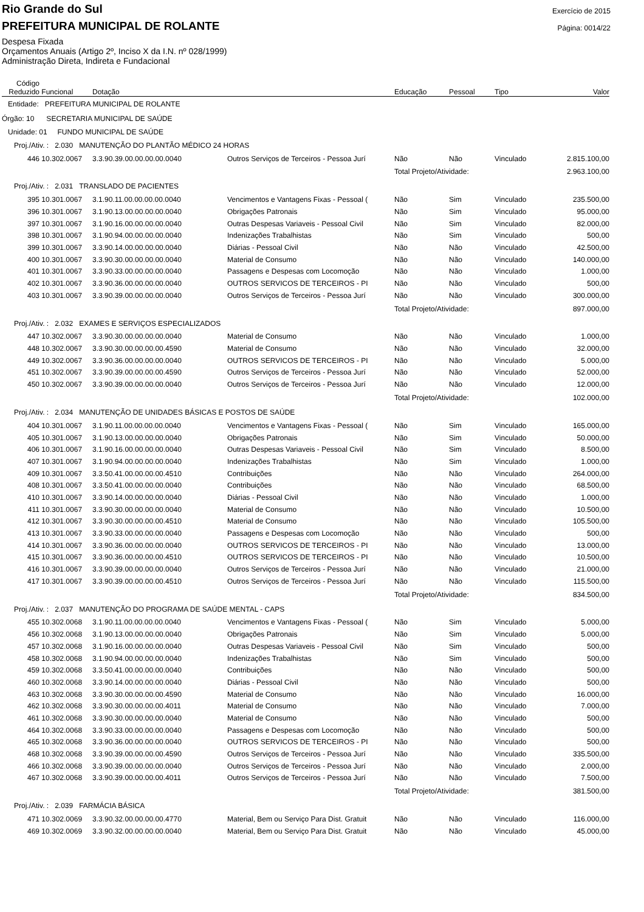Rio Grande do Sul
PREFEITURA MUNICIPAL DE ROLANTE
Despesa Fixada
Orçamentos Anuais (Artigo 2º, Inciso X da I.N. nº 028/1999)
Administração Direta, Indireta e Fundacional
Exercício de 2015
Página: 0014/22
| Código Reduzido | Funcional | Dotação | | Educação | Pessoal | Tipo | Valor |
| --- | --- | --- | --- | --- | --- | --- | --- |
| Entidade: PREFEITURA MUNICIPAL DE ROLANTE | | | | | | | |
| Órgão: 10 SECRETARIA MUNICIPAL DE SAÚDE | | | | | | | |
| Unidade: 01 FUNDO MUNICIPAL DE SAÚDE | | | | | | | |
| Proj./Ativ. : 2.030 MANUTENÇÃO DO PLANTÃO MÉDICO 24 HORAS | | | | | | | |
| 446 | 10.302.0067 | 3.3.90.39.00.00.00.00.0040 | Outros Serviços de Terceiros - Pessoa Jurí | Não | Não | Vinculado | 2.815.100,00 |
| | | | | Total Projeto/Atividade: | | | 2.963.100,00 |
| Proj./Ativ. : 2.031 TRANSLADO DE PACIENTES | | | | | | | |
| 395 | 10.301.0067 | 3.1.90.11.00.00.00.00.0040 | Vencimentos e Vantagens Fixas - Pessoal ( | Não | Sim | Vinculado | 235.500,00 |
| 396 | 10.301.0067 | 3.1.90.13.00.00.00.00.0040 | Obrigações Patronais | Não | Sim | Vinculado | 95.000,00 |
| 397 | 10.301.0067 | 3.1.90.16.00.00.00.00.0040 | Outras Despesas Variaveis - Pessoal Civil | Não | Sim | Vinculado | 82.000,00 |
| 398 | 10.301.0067 | 3.1.90.94.00.00.00.00.0040 | Indenizações Trabalhistas | Não | Sim | Vinculado | 500,00 |
| 399 | 10.301.0067 | 3.3.90.14.00.00.00.00.0040 | Diárias - Pessoal Civil | Não | Não | Vinculado | 42.500,00 |
| 400 | 10.301.0067 | 3.3.90.30.00.00.00.00.0040 | Material de Consumo | Não | Não | Vinculado | 140.000,00 |
| 401 | 10.301.0067 | 3.3.90.33.00.00.00.00.0040 | Passagens e Despesas com Locomoção | Não | Não | Vinculado | 1.000,00 |
| 402 | 10.301.0067 | 3.3.90.36.00.00.00.00.0040 | OUTROS SERVICOS DE TERCEIROS - PI | Não | Não | Vinculado | 500,00 |
| 403 | 10.301.0067 | 3.3.90.39.00.00.00.00.0040 | Outros Serviços de Terceiros - Pessoa Jurí | Não | Não | Vinculado | 300.000,00 |
| | | | | Total Projeto/Atividade: | | | 897.000,00 |
| Proj./Ativ. : 2.032 EXAMES E SERVIÇOS ESPECIALIZADOS | | | | | | | |
| 447 | 10.302.0067 | 3.3.90.30.00.00.00.00.0040 | Material de Consumo | Não | Não | Vinculado | 1.000,00 |
| 448 | 10.302.0067 | 3.3.90.30.00.00.00.00.4590 | Material de Consumo | Não | Não | Vinculado | 32.000,00 |
| 449 | 10.302.0067 | 3.3.90.36.00.00.00.00.0040 | OUTROS SERVICOS DE TERCEIROS - PI | Não | Não | Vinculado | 5.000,00 |
| 451 | 10.302.0067 | 3.3.90.39.00.00.00.00.4590 | Outros Serviços de Terceiros - Pessoa Jurí | Não | Não | Vinculado | 52.000,00 |
| 450 | 10.302.0067 | 3.3.90.39.00.00.00.00.0040 | Outros Serviços de Terceiros - Pessoa Jurí | Não | Não | Vinculado | 12.000,00 |
| | | | | Total Projeto/Atividade: | | | 102.000,00 |
| Proj./Ativ. : 2.034 MANUTENÇÃO DE UNIDADES BÁSICAS E POSTOS DE SAÚDE | | | | | | | |
| 404 | 10.301.0067 | 3.1.90.11.00.00.00.00.0040 | Vencimentos e Vantagens Fixas - Pessoal ( | Não | Sim | Vinculado | 165.000,00 |
| 405 | 10.301.0067 | 3.1.90.13.00.00.00.00.0040 | Obrigações Patronais | Não | Sim | Vinculado | 50.000,00 |
| 406 | 10.301.0067 | 3.1.90.16.00.00.00.00.0040 | Outras Despesas Variaveis - Pessoal Civil | Não | Sim | Vinculado | 8.500,00 |
| 407 | 10.301.0067 | 3.1.90.94.00.00.00.00.0040 | Indenizações Trabalhistas | Não | Sim | Vinculado | 1.000,00 |
| 409 | 10.301.0067 | 3.3.50.41.00.00.00.00.4510 | Contribuições | Não | Não | Vinculado | 264.000,00 |
| 408 | 10.301.0067 | 3.3.50.41.00.00.00.00.0040 | Contribuições | Não | Não | Vinculado | 68.500,00 |
| 410 | 10.301.0067 | 3.3.90.14.00.00.00.00.0040 | Diárias - Pessoal Civil | Não | Não | Vinculado | 1.000,00 |
| 411 | 10.301.0067 | 3.3.90.30.00.00.00.00.0040 | Material de Consumo | Não | Não | Vinculado | 10.500,00 |
| 412 | 10.301.0067 | 3.3.90.30.00.00.00.00.4510 | Material de Consumo | Não | Não | Vinculado | 105.500,00 |
| 413 | 10.301.0067 | 3.3.90.33.00.00.00.00.0040 | Passagens e Despesas com Locomoção | Não | Não | Vinculado | 500,00 |
| 414 | 10.301.0067 | 3.3.90.36.00.00.00.00.0040 | OUTROS SERVICOS DE TERCEIROS - PI | Não | Não | Vinculado | 13.000,00 |
| 415 | 10.301.0067 | 3.3.90.36.00.00.00.00.4510 | OUTROS SERVICOS DE TERCEIROS - PI | Não | Não | Vinculado | 10.500,00 |
| 416 | 10.301.0067 | 3.3.90.39.00.00.00.00.0040 | Outros Serviços de Terceiros - Pessoa Jurí | Não | Não | Vinculado | 21.000,00 |
| 417 | 10.301.0067 | 3.3.90.39.00.00.00.00.4510 | Outros Serviços de Terceiros - Pessoa Jurí | Não | Não | Vinculado | 115.500,00 |
| | | | | Total Projeto/Atividade: | | | 834.500,00 |
| Proj./Ativ. : 2.037 MANUTENÇÃO DO PROGRAMA DE SAÚDE MENTAL - CAPS | | | | | | | |
| 455 | 10.302.0068 | 3.1.90.11.00.00.00.00.0040 | Vencimentos e Vantagens Fixas - Pessoal ( | Não | Sim | Vinculado | 5.000,00 |
| 456 | 10.302.0068 | 3.1.90.13.00.00.00.00.0040 | Obrigações Patronais | Não | Sim | Vinculado | 5.000,00 |
| 457 | 10.302.0068 | 3.1.90.16.00.00.00.00.0040 | Outras Despesas Variaveis - Pessoal Civil | Não | Sim | Vinculado | 500,00 |
| 458 | 10.302.0068 | 3.1.90.94.00.00.00.00.0040 | Indenizações Trabalhistas | Não | Sim | Vinculado | 500,00 |
| 459 | 10.302.0068 | 3.3.50.41.00.00.00.00.0040 | Contribuições | Não | Não | Vinculado | 500,00 |
| 460 | 10.302.0068 | 3.3.90.14.00.00.00.00.0040 | Diárias - Pessoal Civil | Não | Não | Vinculado | 500,00 |
| 463 | 10.302.0068 | 3.3.90.30.00.00.00.00.4590 | Material de Consumo | Não | Não | Vinculado | 16.000,00 |
| 462 | 10.302.0068 | 3.3.90.30.00.00.00.00.4011 | Material de Consumo | Não | Não | Vinculado | 7.000,00 |
| 461 | 10.302.0068 | 3.3.90.30.00.00.00.00.0040 | Material de Consumo | Não | Não | Vinculado | 500,00 |
| 464 | 10.302.0068 | 3.3.90.33.00.00.00.00.0040 | Passagens e Despesas com Locomoção | Não | Não | Vinculado | 500,00 |
| 465 | 10.302.0068 | 3.3.90.36.00.00.00.00.0040 | OUTROS SERVICOS DE TERCEIROS - PI | Não | Não | Vinculado | 500,00 |
| 468 | 10.302.0068 | 3.3.90.39.00.00.00.00.4590 | Outros Serviços de Terceiros - Pessoa Jurí | Não | Não | Vinculado | 335.500,00 |
| 466 | 10.302.0068 | 3.3.90.39.00.00.00.00.0040 | Outros Serviços de Terceiros - Pessoa Jurí | Não | Não | Vinculado | 2.000,00 |
| 467 | 10.302.0068 | 3.3.90.39.00.00.00.00.4011 | Outros Serviços de Terceiros - Pessoa Jurí | Não | Não | Vinculado | 7.500,00 |
| | | | | Total Projeto/Atividade: | | | 381.500,00 |
| Proj./Ativ. : 2.039 FARMÁCIA BÁSICA | | | | | | | |
| 471 | 10.302.0069 | 3.3.90.32.00.00.00.00.4770 | Material, Bem ou Serviço Para Dist. Gratuit | Não | Não | Vinculado | 116.000,00 |
| 469 | 10.302.0069 | 3.3.90.32.00.00.00.00.0040 | Material, Bem ou Serviço Para Dist. Gratuit | Não | Não | Vinculado | 45.000,00 |